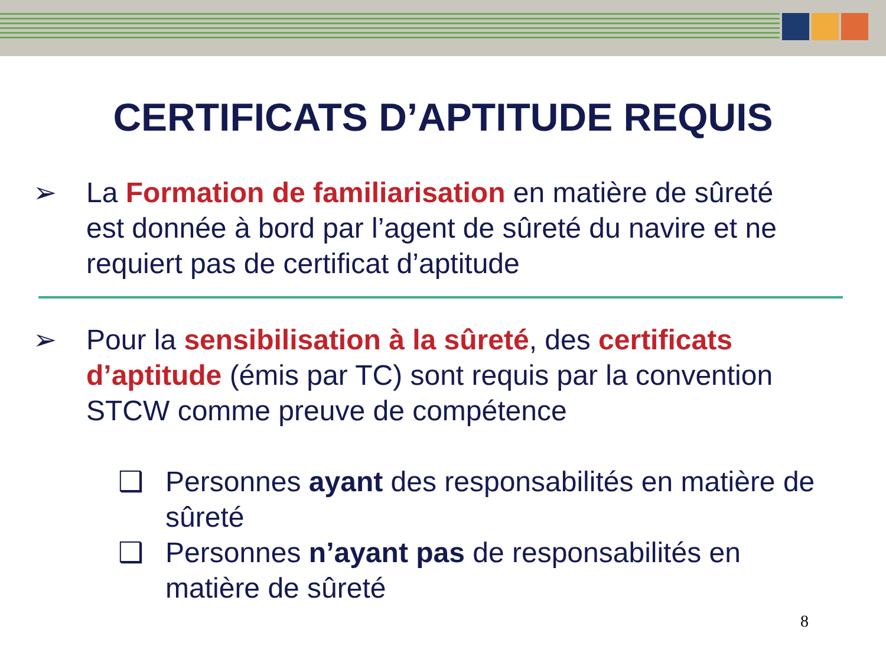CERTIFICATS D’APTITUDE REQUIS
➢ La Formation de familiarisation en matière de sûreté est donnée à bord par l’agent de sûreté du navire et ne requiert pas de certificat d’aptitude
➢ Pour la sensibilisation à la sûreté, des certificats d’aptitude (émis par TC) sont requis par la convention STCW comme preuve de compétence
❑ Personnes ayant des responsabilités en matière de sûreté
❑ Personnes n’ayant pas de responsabilités en matière de sûreté
8